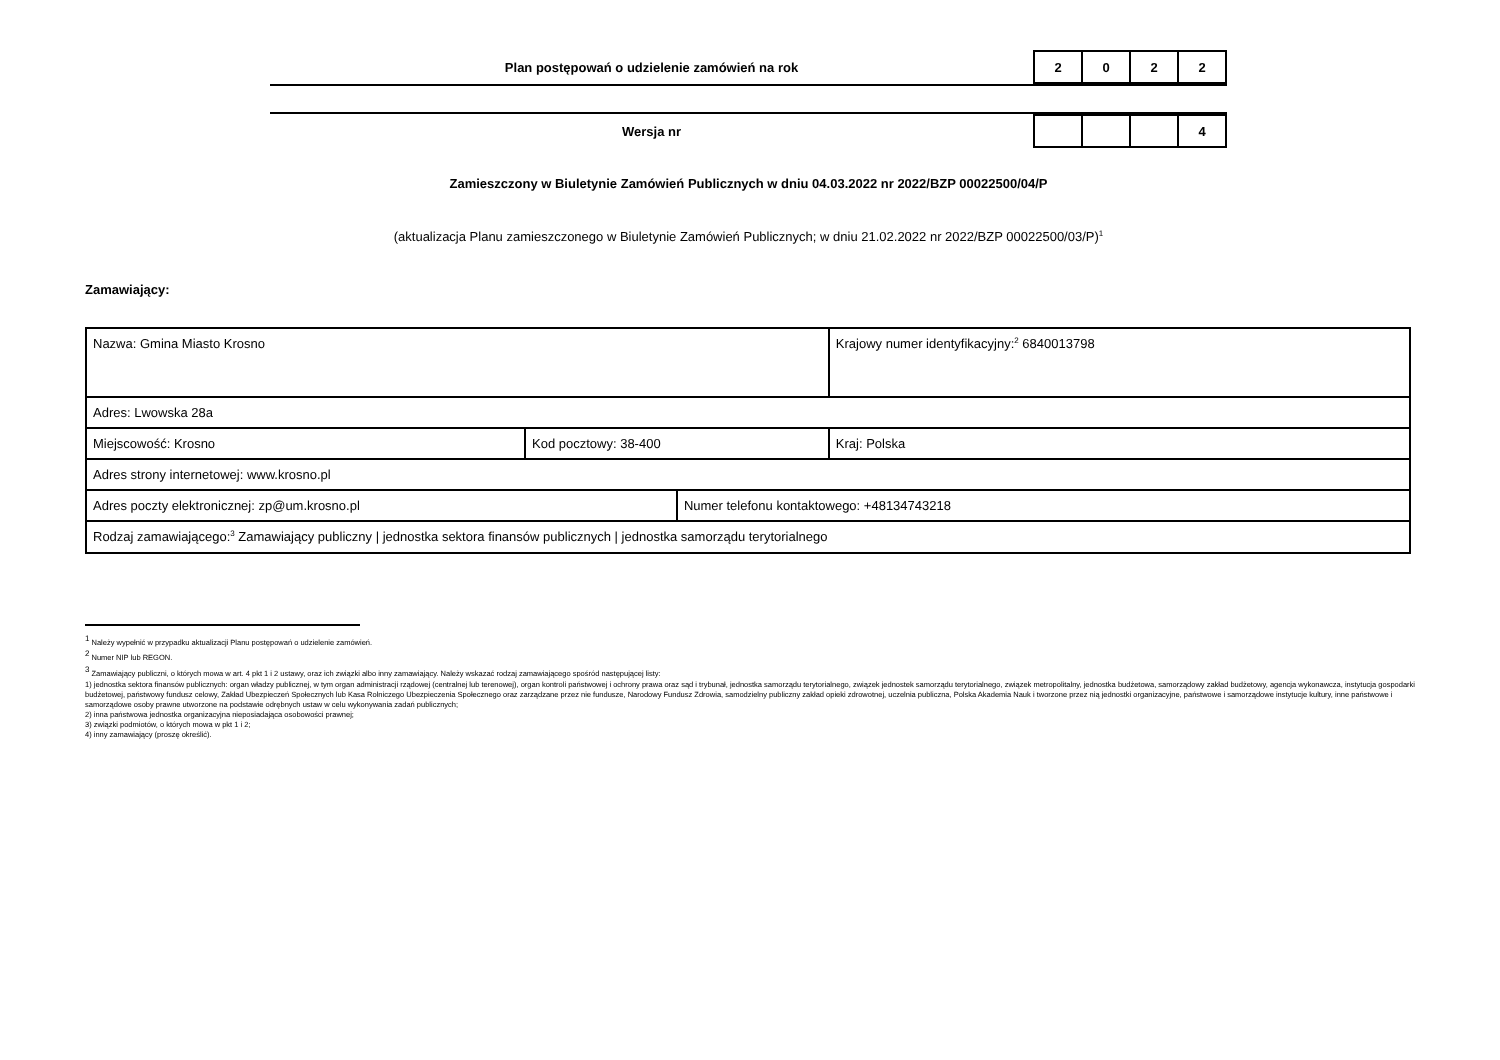Plan postępowań o udzielenie zamówień na rok
| 2 | 0 | 2 | 2 |
Wersja nr
| | | | 4 |
Zamieszczony w Biuletynie Zamówień Publicznych w dniu 04.03.2022 nr 2022/BZP 00022500/04/P
(aktualizacja Planu zamieszczonego w Biuletynie Zamówień Publicznych; w dniu 21.02.2022 nr 2022/BZP 00022500/03/P)<sup>1</sup>
Zamawiający:
| Nazwa: Gmina Miasto Krosno | | | Krajowy numer identyfikacyjny:<sup>2</sup> 6840013798 |
| Adres: Lwowska 28a | | | |
| Miejscowość: Krosno | Kod pocztowy: 38-400 | | Kraj: Polska |
| Adres strony internetowej: www.krosno.pl | | | |
| Adres poczty elektronicznej: zp@um.krosno.pl | | Numer telefonu kontaktowego: +48134743218 | |
| Rodzaj zamawiającego:<sup>3</sup> Zamawiający publiczny / jednostka sektora finansów publicznych / jednostka samorządu terytorialnego | | | |
<sup>1</sup> Należy wypełnić w przypadku aktualizacji Planu postępowań o udzielenie zamówień.
<sup>2</sup> Numer NIP lub REGON.
<sup>3</sup> Zamawiający publiczni, o których mowa w art. 4 pkt 1 i 2 ustawy, oraz ich związki albo inny zamawiający. Należy wskazać rodzaj zamawiającego spośród następującej listy:
1) jednostka sektora finansów publicznych: organ władzy publicznej, w tym organ administracji rządowej (centralnej lub terenowej), organ kontroli państwowej i ochrony prawa oraz sąd i trybunał, jednostka samorządu terytorialnego, związek jednostek samorządu terytorialnego, związek metropolitalny, jednostka budżetowa, samorządowy zakład budżetowy, agencja wykonawcza, instytucja gospodarki budżetowej, państwowy fundusz celowy, Zakład Ubezpieczeń Społecznych lub Kasa Rolniczego Ubezpieczenia Społecznego oraz zarządzane przez nie fundusze, Narodowy Fundusz Zdrowia, samodzielny publiczny zakład opieki zdrowotnej, uczelnia publiczna, Polska Akademia Nauk i tworzone przez nią jednostki organizacyjne, państwowe i samorządowe instytucje kultury, inne państwowe i samorządowe osoby prawne utworzone na podstawie odrębnych ustaw w celu wykonywania zadań publicznych;
2) inna państwowa jednostka organizacyjna nieposiadająca osobowości prawnej;
3) związki podmiotów, o których mowa w pkt 1 i 2;
4) inny zamawiający (proszę określić).